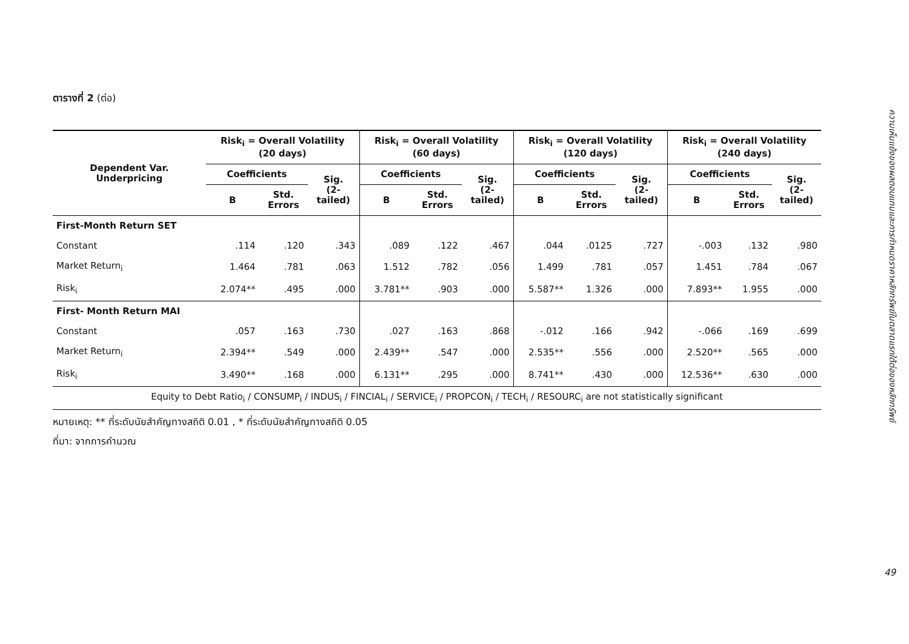ตารางที่ 2 (ต่อ)
| Dependent Var. Underpricing | Risk<sub>i</sub> = Overall Volatility (20 days) | | | Risk<sub>i</sub> = Overall Volatility (60 days) | | | Risk<sub>i</sub> = Overall Volatility (120 days) | | | Risk<sub>i</sub> = Overall Volatility (240 days) | | |
| --- | --- | --- | --- | --- | --- | --- | --- | --- | --- | --- | --- | --- |
| | Coefficients | | Sig. (2- tailed) | Coefficients | | Sig. (2- tailed) | Coefficients | | Sig. (2- tailed) | Coefficients | | Sig. (2- tailed) |
| | B | Std. Errors | | B | Std. Errors | | B | Std. Errors | | B | Std. Errors | |
| First-Month Return SET | | | | | | | | | | | | |
| Constant | .114 | .120 | .343 | .089 | .122 | .467 | .044 | .0125 | .727 | -.003 | .132 | .980 |
| Market Return<sub>i</sub> | 1.464 | .781 | .063 | 1.512 | .782 | .056 | 1.499 | .781 | .057 | 1.451 | .784 | .067 |
| Risk<sub>i</sub> | 2.074** | .495 | .000 | 3.781** | .903 | .000 | 5.587** | 1.326 | .000 | 7.893** | 1.955 | .000 |
| First- Month Return MAI | | | | | | | | | | | | |
| Constant | .057 | .163 | .730 | .027 | .163 | .868 | -.012 | .166 | .942 | -.066 | .169 | .699 |
| Market Return<sub>i</sub> | 2.394** | .549 | .000 | 2.439** | .547 | .000 | 2.535** | .556 | .000 | 2.520** | .565 | .000 |
| Risk<sub>i</sub> | 3.490** | .168 | .000 | 6.131** | .295 | .000 | 8.741** | .430 | .000 | 12.536** | .630 | .000 |
| Equity to Debt Ratio<sub>i</sub> / CONSUMP<sub>i</sub> / INDUS<sub>i</sub> / FINCIAL<sub>i</sub> / SERVICE<sub>i</sub> / PROPCON<sub>i</sub> / TECH<sub>i</sub> / RESOURC<sub>i</sub> are not statistically significant | | | | | | | | | | | | |
หมายเหตุ: ** ที่ระดับนัยสำคัญทางสถิติ 0.01 , * ที่ระดับนัยสำคัญทางสถิติ 0.05
ที่มา: จากการคำนวณ
ความเห็นแย้งของผลตอบแทนและการกำหนดราคาหลักทรัพย์ในตลาดแรกใต้ต่อของหลักทรัพย์
49